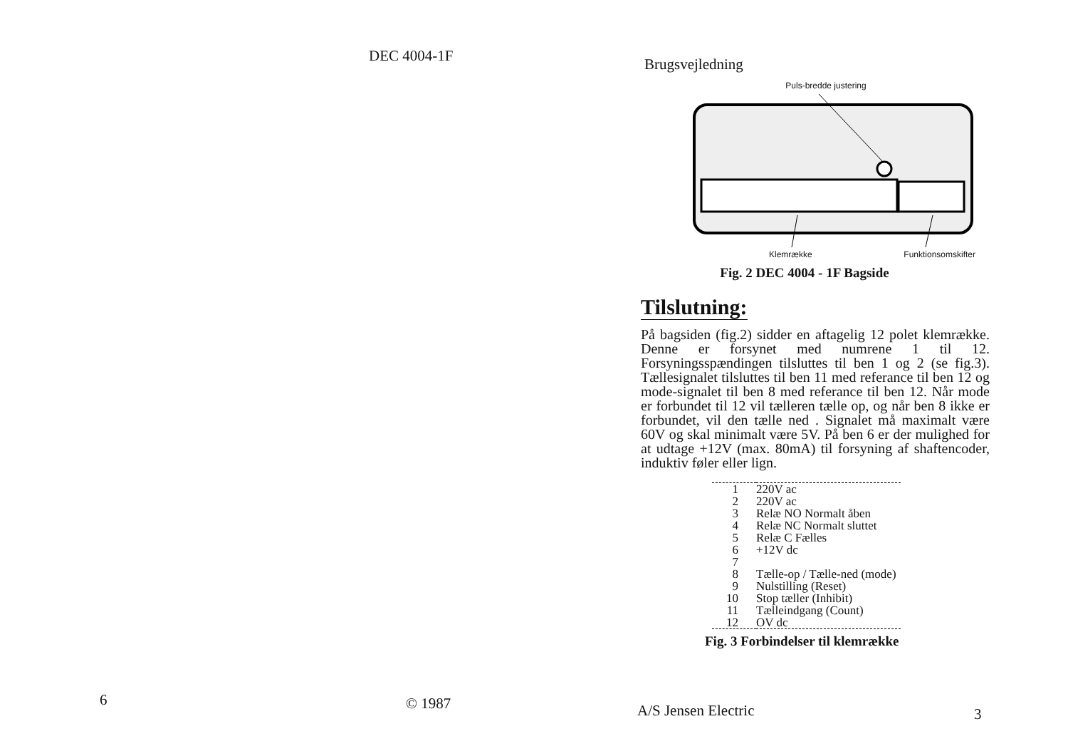DEC 4004-1F
6 © 1987
Brugsvejledning
Puls-bredde justering
Klemrække Funktionsomskifter
Fig. 2 DEC 4004 - 1F Bagside
Tilslutning:
På bagsiden (fig.2) sidder en aftagelig 12 polet klemrække. Denne er forsynet med numrene 1 til 12. Forsyningsspændingen tilsluttes til ben 1 og 2 (se fig.3). Tællesignalet tilsluttes til ben 11 med referance til ben 12 og mode-signalet til ben 8 med referance til ben 12. Når mode er forbundet til 12 vil tælleren tælle op, og når ben 8 ikke er forbundet, vil den tælle ned . Signalet må maximalt være 60V og skal minimalt være 5V. På ben 6 er der mulighed for at udtage +12V (max. 80mA) til forsyning af shaftencoder, induktiv føler eller lign.
| 1 | 220V ac |
| 2 | 220V ac |
| 3 | Relæ NO Normalt åben |
| 4 | Relæ NC Normalt sluttet |
| 5 | Relæ C Fælles |
| 6 | +12V dc |
| 7 | |
| 8 | Tælle-op / Tælle-ned (mode) |
| 9 | Nulstilling (Reset) |
| 10 | Stop tæller (Inhibit) |
| 11 | Tælleindgang (Count) |
| 12 | OV dc |
Fig. 3 Forbindelser til klemrække
A/S Jensen Electric 3